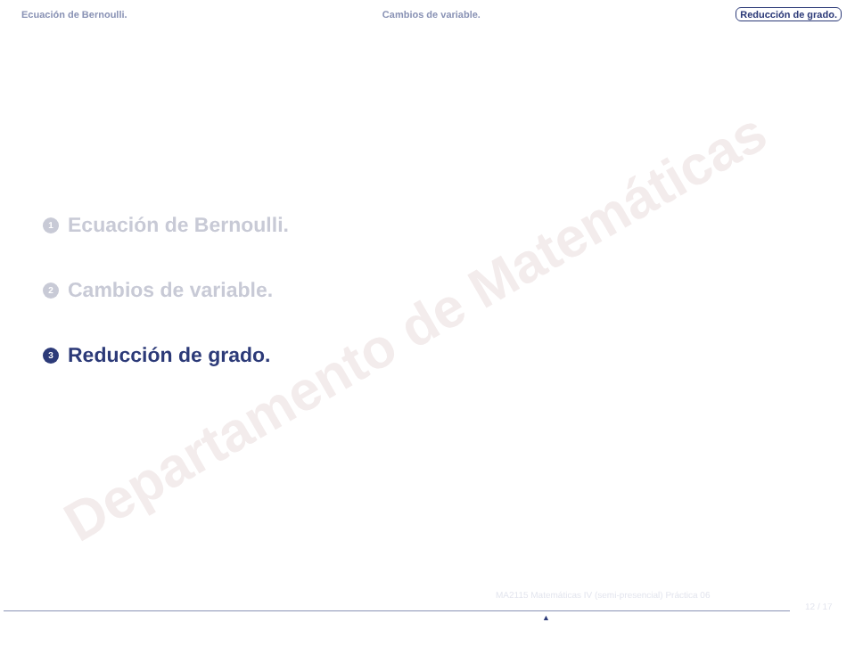Ecuación de Bernoulli. Cambios de variable. Reducción de grado.
Departamento de Matemáticas
1 Ecuación de Bernoulli.
2 Cambios de variable.
3 Reducción de grado.
MA2115 Matemáticas IV (semi-presencial) Práctica 06
12 / 17
▲